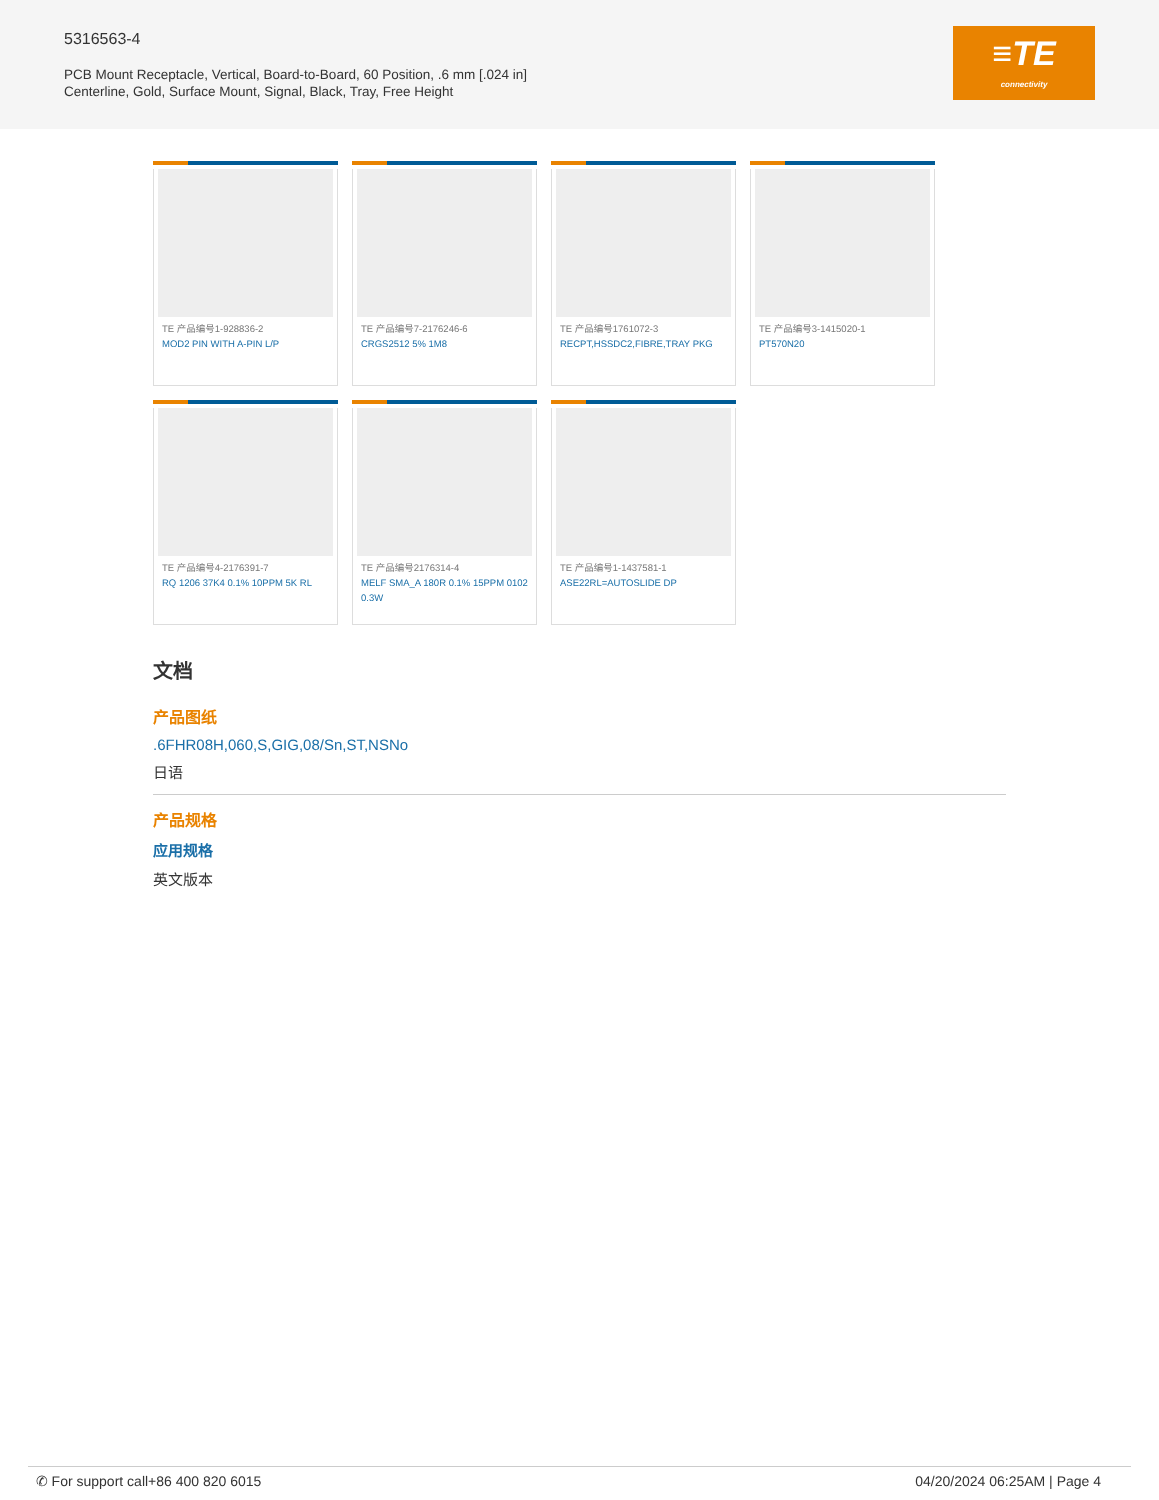5316563-4
PCB Mount Receptacle, Vertical, Board-to-Board, 60 Position, .6 mm [.024 in]
Centerline, Gold, Surface Mount, Signal, Black, Tray, Free Height
≡TE
connectivity
TE 产品编号1-928836-2
MOD2 PIN WITH A-PIN L/P
TE 产品编号7-2176246-6
CRGS2512 5% 1M8
TE 产品编号1761072-3
RECPT,HSSDC2,FIBRE,TRAY PKG
TE 产品编号3-1415020-1
PT570N20
TE 产品编号4-2176391-7
RQ 1206 37K4 0.1% 10PPM 5K RL
TE 产品编号2176314-4
MELF SMA_A 180R 0.1% 15PPM 0102 0.3W
TE 产品编号1-1437581-1
ASE22RL=AUTOSLIDE DP
文档
产品图纸
.6FHR08H,060,S,GIG,08/Sn,ST,NSNo
日语
产品规格
应用规格
英文版本
✆ For support call+86 400 820 6015 04/20/2024 06:25AM | Page 4